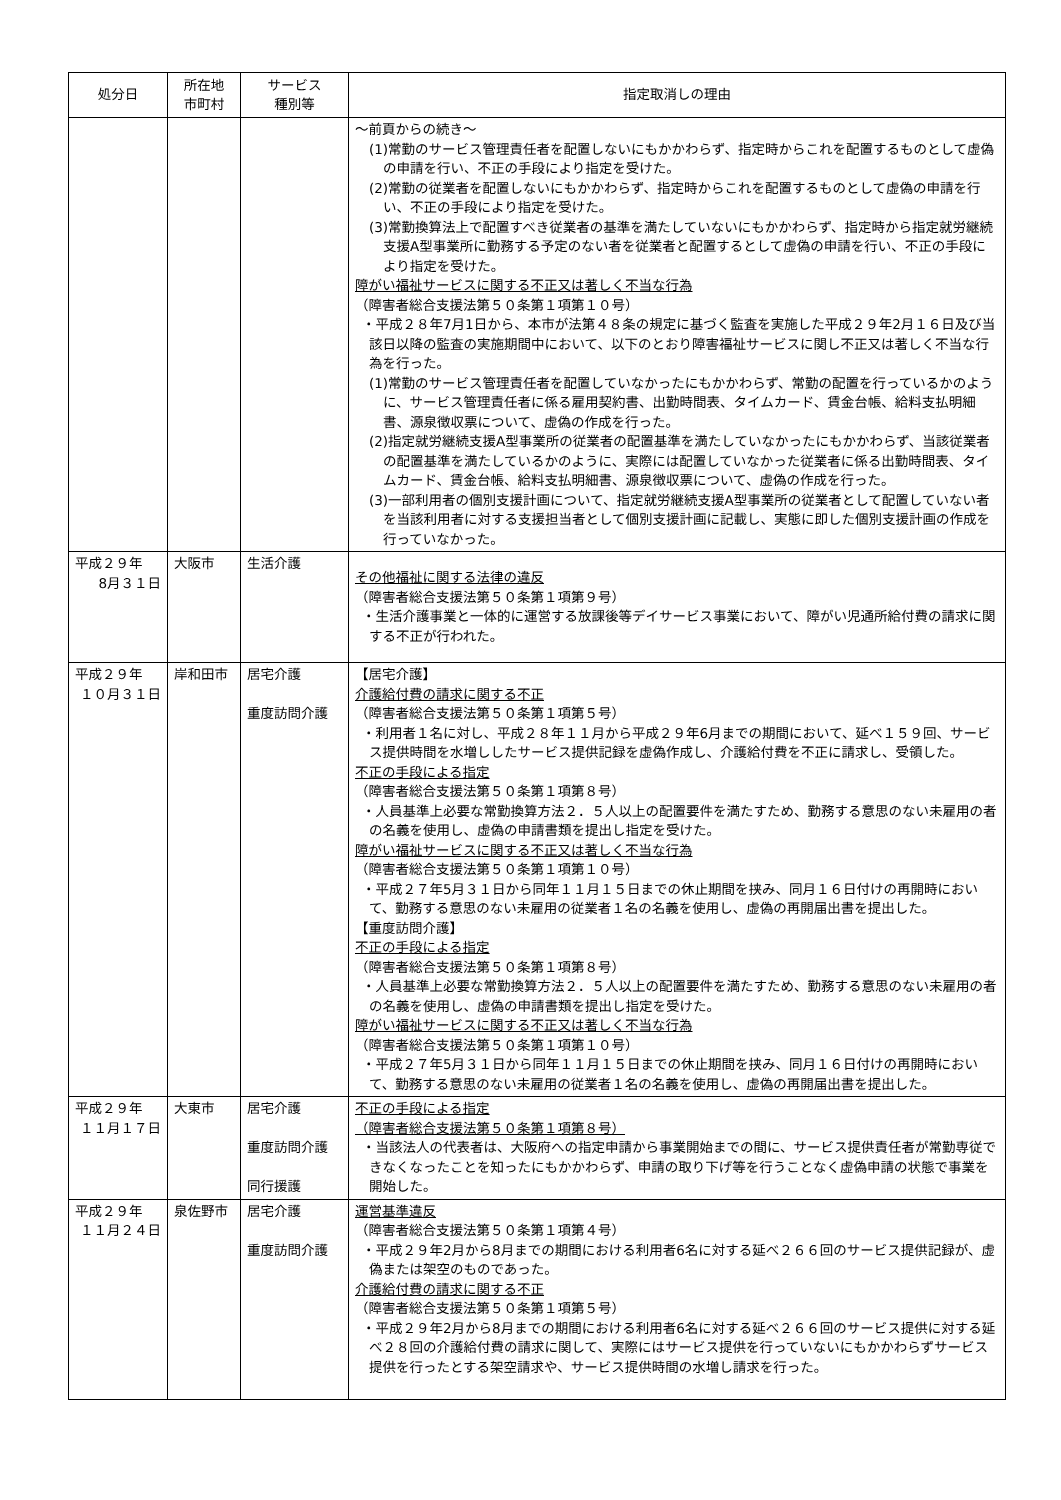| 処分日 | 所在地 市町村 | サービス 種別等 | 指定取消しの理由 |
| --- | --- | --- | --- |
| | | | ～前頁からの続き～ (1)常勤のサービス管理責任者を配置しないにもかかわらず、指定時からこれを配置するものとして虚偽の申請を行い、不正の手段により指定を受けた。 (2)常勤の従業者を配置しないにもかかわらず、指定時からこれを配置するものとして虚偽の申請を行い、不正の手段により指定を受けた。 (3)常勤換算法上で配置すべき従業者の基準を満たしていないにもかかわらず、指定時から指定就労継続支援A型事業所に勤務する予定のない者を従業者と配置するとして虚偽の申請を行い、不正の手段により指定を受けた。 障がい福祉サービスに関する不正又は著しく不当な行為 （障害者総合支援法第５０条第１項第１０号） ・平成２８年7月1日から、本市が法第４８条の規定に基づく監査を実施した平成２９年2月１６日及び当該日以降の監査の実施期間中において、以下のとおり障害福祉サービスに関し不正又は著しく不当な行為を行った。 (1)常勤のサービス管理責任者を配置していなかったにもかかわらず、常勤の配置を行っているかのように、サービス管理責任者に係る雇用契約書、出勤時間表、タイムカード、賃金台帳、給料支払明細書、源泉徴収票について、虚偽の作成を行った。 (2)指定就労継続支援A型事業所の従業者の配置基準を満たしていなかったにもかかわらず、当該従業者の配置基準を満たしているかのように、実際には配置していなかった従業者に係る出勤時間表、タイムカード、賃金台帳、給料支払明細書、源泉徴収票について、虚偽の作成を行った。 (3)一部利用者の個別支援計画について、指定就労継続支援A型事業所の従業者として配置していない者を当該利用者に対する支援担当者として個別支援計画に記載し、実態に即した個別支援計画の作成を行っていなかった。 |
| 平成２９年 8月３１日 | 大阪市 | 生活介護 | その他福祉に関する法律の違反 （障害者総合支援法第５０条第１項第９号） ・生活介護事業と一体的に運営する放課後等デイサービス事業において、障がい児通所給付費の請求に関する不正が行われた。 |
| 平成２９年 １０月３１日 | 岸和田市 | 居宅介護 重度訪問介護 | 【居宅介護】 介護給付費の請求に関する不正 （障害者総合支援法第５０条第１項第５号） ・利用者１名に対し、平成２８年１１月から平成２９年6月までの期間において、延べ１５９回、サービス提供時間を水増ししたサービス提供記録を虚偽作成し、介護給付費を不正に請求し、受領した。 不正の手段による指定 （障害者総合支援法第５０条第１項第８号） ・人員基準上必要な常勤換算方法２．５人以上の配置要件を満たすため、勤務する意思のない未雇用の者の名義を使用し、虚偽の申請書類を提出し指定を受けた。 障がい福祉サービスに関する不正又は著しく不当な行為 （障害者総合支援法第５０条第１項第１０号） ・平成２７年5月３１日から同年１１月１５日までの休止期間を挟み、同月１６日付けの再開時において、勤務する意思のない未雇用の従業者１名の名義を使用し、虚偽の再開届出書を提出した。 【重度訪問介護】 不正の手段による指定 （障害者総合支援法第５０条第１項第８号） ・人員基準上必要な常勤換算方法２．５人以上の配置要件を満たすため、勤務する意思のない未雇用の者の名義を使用し、虚偽の申請書類を提出し指定を受けた。 障がい福祉サービスに関する不正又は著しく不当な行為 （障害者総合支援法第５０条第１項第１０号） ・平成２７年5月３１日から同年１１月１５日までの休止期間を挟み、同月１６日付けの再開時において、勤務する意思のない未雇用の従業者１名の名義を使用し、虚偽の再開届出書を提出した。 |
| 平成２９年 １１月１７日 | 大東市 | 居宅介護 重度訪問介護 同行援護 | 不正の手段による指定 （障害者総合支援法第５０条第１項第８号） ・当該法人の代表者は、大阪府への指定申請から事業開始までの間に、サービス提供責任者が常勤専従できなくなったことを知ったにもかかわらず、申請の取り下げ等を行うことなく虚偽申請の状態で事業を開始した。 |
| 平成２９年 １１月２４日 | 泉佐野市 | 居宅介護 重度訪問介護 | 運営基準違反 （障害者総合支援法第５０条第１項第４号） ・平成２９年2月から8月までの期間における利用者6名に対する延べ２６６回のサービス提供記録が、虚偽または架空のものであった。 介護給付費の請求に関する不正 （障害者総合支援法第５０条第１項第５号） ・平成２９年2月から8月までの期間における利用者6名に対する延べ２６６回のサービス提供に対する延べ２８回の介護給付費の請求に関して、実際にはサービス提供を行っていないにもかかわらずサービス提供を行ったとする架空請求や、サービス提供時間の水増し請求を行った。 |